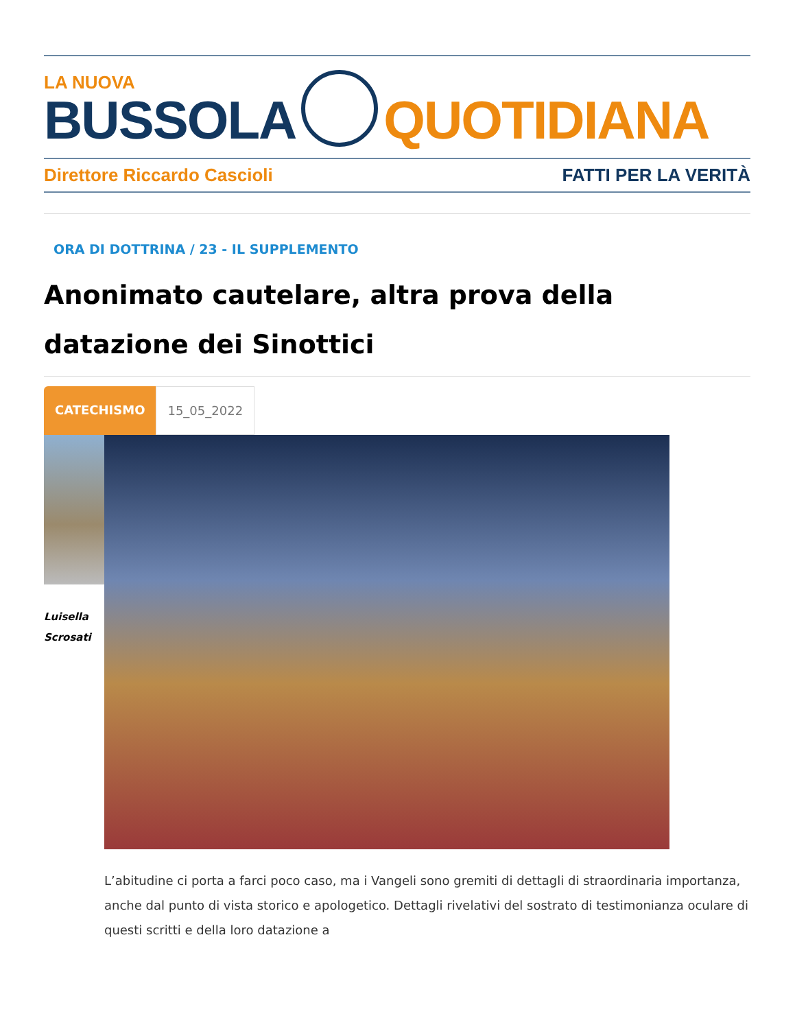LA NUOVA
BUSSOLA
QUOTIDIANA
Direttore Riccardo Cascioli FATTI PER LA VERITÀ
ORA DI DOTTRINA / 23 - IL SUPPLEMENTO
Anonimato cautelare, altra prova della datazione dei Sinottici
CATECHISMO 15_05_2022
Luisella
Scrosati
L’abitudine ci porta a farci poco caso, ma i Vangeli sono gremiti di dettagli di straordinaria importanza, anche dal punto di vista storico e apologetico. Dettagli rivelativi del sostrato di testimonianza oculare di questi scritti e della loro datazione a